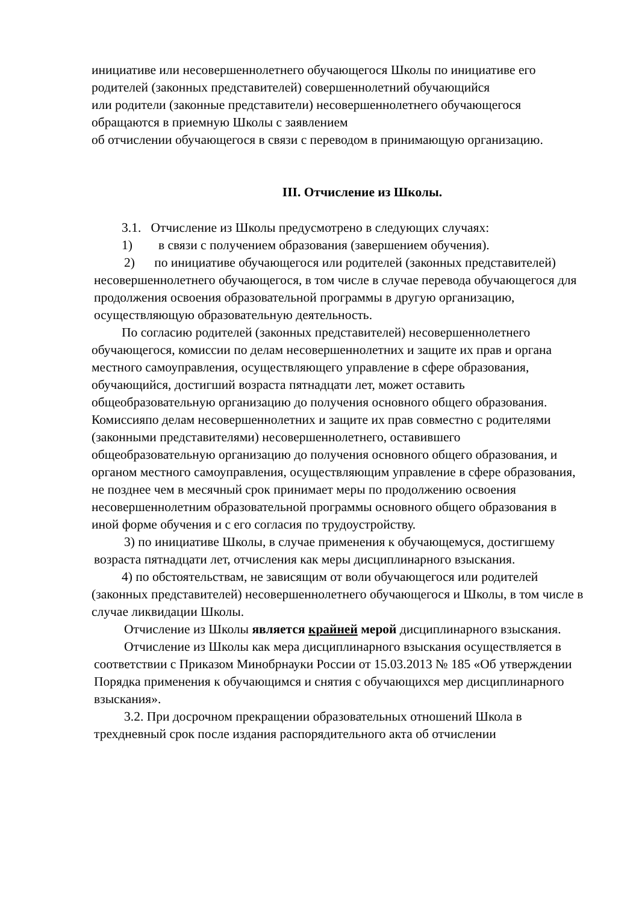инициативе или несовершеннолетнего обучающегося Школы по инициативе его родителей (законных представителей) совершеннолетний обучающийся
или родители (законные представители) несовершеннолетнего обучающегося обращаются в приемную Школы с заявлением
об отчислении обучающегося в связи с переводом в принимающую организацию.
III. Отчисление из Школы.
3.1. Отчисление из Школы предусмотрено в следующих случаях:
1) в связи с получением образования (завершением обучения).
2) по инициативе обучающегося или родителей (законных представителей) несовершеннолетнего обучающегося, в том числе в случае перевода обучающегося для продолжения освоения образовательной программы в другую организацию, осуществляющую образовательную деятельность.
По согласию родителей (законных представителей) несовершеннолетнего обучающегося, комиссии по делам несовершеннолетних и защите их прав и органа местного самоуправления, осуществляющего управление в сфере образования, обучающийся, достигший возраста пятнадцати лет, может оставить общеобразовательную организацию до получения основного общего образования. Комиссияпо делам несовершеннолетних и защите их прав совместно с родителями (законными представителями) несовершеннолетнего, оставившего общеобразовательную организацию до получения основного общего образования, и органом местного самоуправления, осуществляющим управление в сфере образования, не позднее чем в месячный срок принимает меры по продолжению освоения несовершеннолетним образовательной программы основного общего образования в иной форме обучения и с его согласия по трудоустройству.
3) по инициативе Школы, в случае применения к обучающемуся, достигшему возраста пятнадцати лет, отчисления как меры дисциплинарного взыскания.
4) по обстоятельствам, не зависящим от воли обучающегося или родителей (законных представителей) несовершеннолетнего обучающегося и Школы, в том числе в случае ликвидации Школы.
Отчисление из Школы является крайней мерой дисциплинарного взыскания.
Отчисление из Школы как мера дисциплинарного взыскания осуществляется в соответствии с Приказом Минобрнауки России от 15.03.2013 № 185 «Об утверждении Порядка применения к обучающимся и снятия с обучающихся мер дисциплинарного взыскания».
3.2. При досрочном прекращении образовательных отношений Школа в трехдневный срок после издания распорядительного акта об отчислении